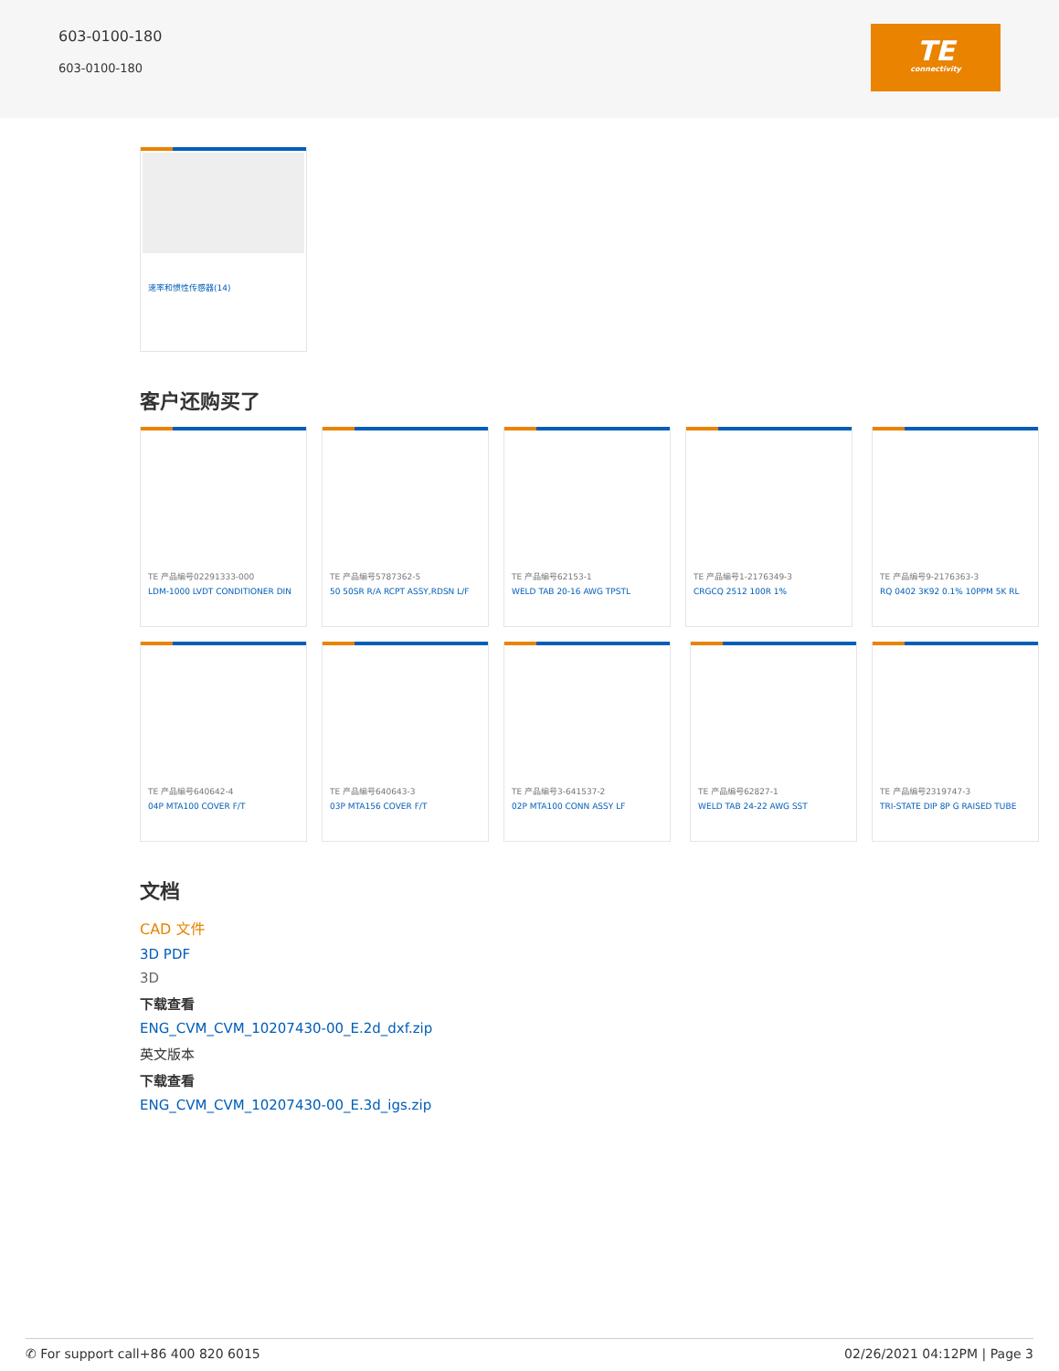603-0100-180
603-0100-180
TE
connectivity
速率和惯性传感器(14)
客户还购买了
TE 产品编号02291333-000
LDM-1000 LVDT CONDITIONER DIN
TE 产品编号5787362-5
50 50SR R/A RCPT ASSY,RDSN L/F
TE 产品编号62153-1
WELD TAB 20-16 AWG TPSTL
TE 产品编号1-2176349-3
CRGCQ 2512 100R 1%
TE 产品编号9-2176363-3
RQ 0402 3K92 0.1% 10PPM 5K RL
TE 产品编号640642-4
04P MTA100 COVER F/T
TE 产品编号640643-3
03P MTA156 COVER F/T
TE 产品编号3-641537-2
02P MTA100 CONN ASSY LF
TE 产品编号62827-1
WELD TAB 24-22 AWG SST
TE 产品编号2319747-3
TRI-STATE DIP 8P G RAISED TUBE
文档
CAD 文件
3D PDF
3D
下载查看
ENG_CVM_CVM_10207430-00_E.2d_dxf.zip
英文版本
下载查看
ENG_CVM_CVM_10207430-00_E.3d_igs.zip
✆ For support call+86 400 820 6015 02/26/2021 04:12PM | Page 3